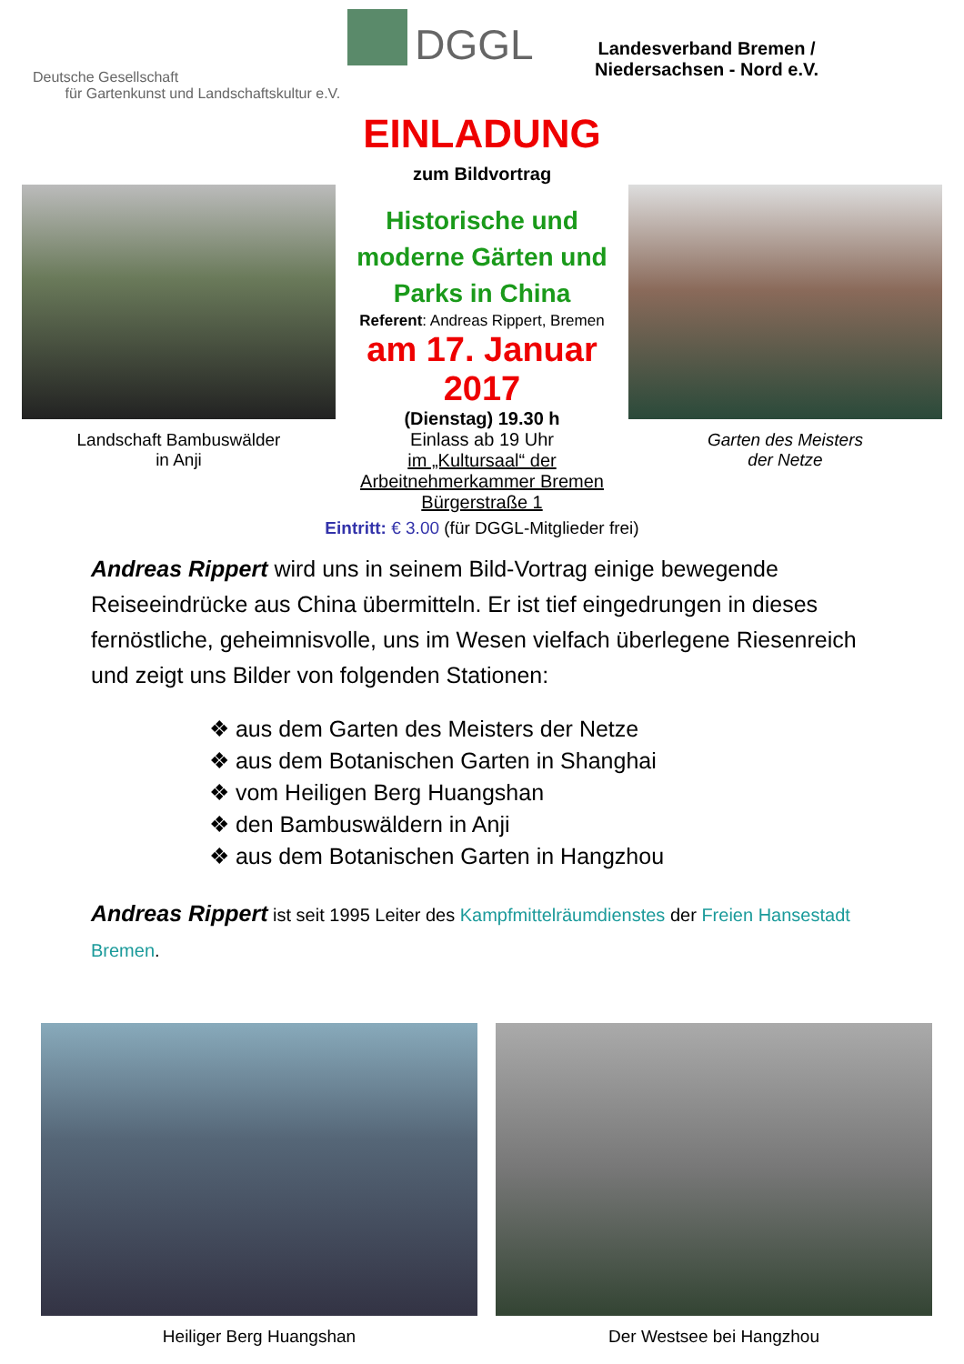Deutsche Gesellschaft
für Gartenkunst und Landschaftskultur e.V.
DGGL
Landesverband Bremen /
Niedersachsen - Nord e.V.
EINLADUNG
zum Bildvortrag
Landschaft Bambuswälder
in Anji
Historische und moderne Gärten und Parks in China
Referent: Andreas Rippert, Bremen
am 17. Januar 2017
(Dienstag) 19.30 h
Einlass ab 19 Uhr
im „Kultursaal“ der Arbeitnehmerkammer Bremen Bürgerstraße 1
Garten des Meisters
der Netze
Eintritt: € 3.00 (für DGGL-Mitglieder frei)
Andreas Rippert wird uns in seinem Bild-Vortrag einige bewegende Reiseeindrücke aus China übermitteln. Er ist tief eingedrungen in dieses fernöstliche, geheimnisvolle, uns im Wesen vielfach überlegene Riesenreich und zeigt uns Bilder von folgenden Stationen:
❖ aus dem Garten des Meisters der Netze
❖ aus dem Botanischen Garten in Shanghai
❖ vom Heiligen Berg Huangshan
❖ den Bambuswäldern in Anji
❖ aus dem Botanischen Garten in Hangzhou
Andreas Rippert ist seit 1995 Leiter des Kampfmittelräumdienstes der Freien Hansestadt Bremen.
Heiliger Berg Huangshan Der Westsee bei Hangzhou